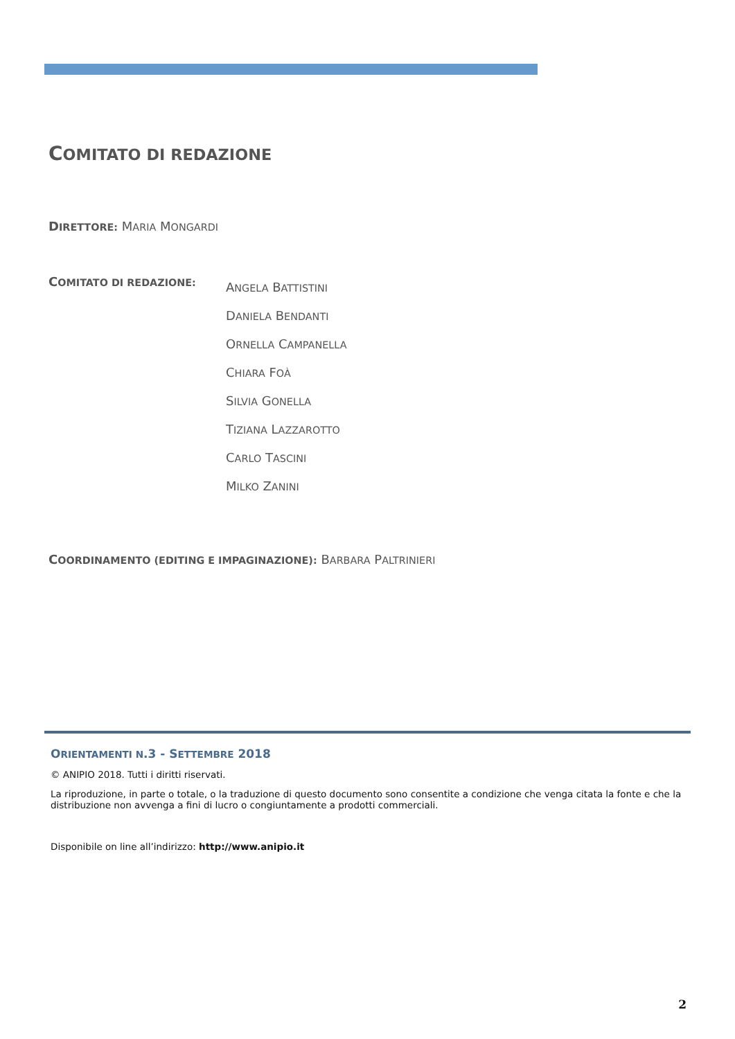COMITATO DI REDAZIONE
DIRETTORE: MARIA MONGARDI
COMITATO DI REDAZIONE:
ANGELA BATTISTINI
DANIELA BENDANTI
ORNELLA CAMPANELLA
CHIARA FOÀ
SILVIA GONELLA
TIZIANA LAZZAROTTO
CARLO TASCINI
MILKO ZANINI
COORDINAMENTO (EDITING E IMPAGINAZIONE): BARBARA PALTRINIERI
ORIENTAMENTI N.3 - SETTEMBRE 2018
© ANIPIO 2018. Tutti i diritti riservati.
La riproduzione, in parte o totale, o la traduzione di questo documento sono consentite a condizione che venga citata la fonte e che la distribuzione non avvenga a fini di lucro o congiuntamente a prodotti commerciali.
Disponibile on line all’indirizzo: http://www.anipio.it
2